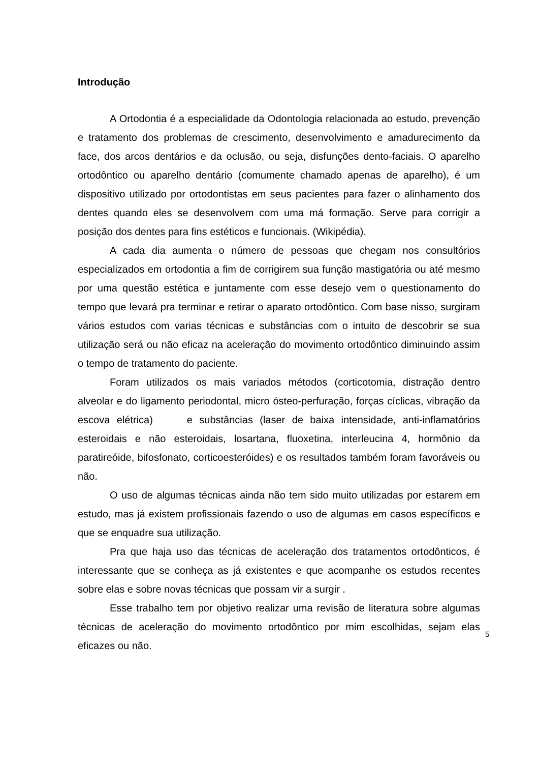Introdução
A Ortodontia é a especialidade da Odontologia relacionada ao estudo, prevenção e tratamento dos problemas de crescimento, desenvolvimento e amadurecimento da face, dos arcos dentários e da oclusão, ou seja, disfunções dento-faciais. O aparelho ortodôntico ou aparelho dentário (comumente chamado apenas de aparelho), é um dispositivo utilizado por ortodontistas em seus pacientes para fazer o alinhamento dos dentes quando eles se desenvolvem com uma má formação. Serve para corrigir a posição dos dentes para fins estéticos e funcionais. (Wikipédia).
A cada dia aumenta o número de pessoas que chegam nos consultórios especializados em ortodontia a fim de corrigirem sua função mastigatória ou até mesmo por uma questão estética e juntamente com esse desejo vem o questionamento do tempo que levará pra terminar e retirar o aparato ortodôntico. Com base nisso, surgiram vários estudos com varias técnicas e substâncias com o intuito de descobrir se sua utilização será ou não eficaz na aceleração do movimento ortodôntico diminuindo assim o tempo de tratamento do paciente.
Foram utilizados os mais variados métodos (corticotomia, distração dentro alveolar e do ligamento periodontal, micro ósteo-perfuração, forças cíclicas, vibração da escova elétrica) e substâncias (laser de baixa intensidade, anti-inflamatórios esteroidais e não esteroidais, losartana, fluoxetina, interleucina 4, hormônio da paratireóide, bifosfonato, corticoesteróides) e os resultados também foram favoráveis ou não.
O uso de algumas técnicas ainda não tem sido muito utilizadas por estarem em estudo, mas já existem profissionais fazendo o uso de algumas em casos específicos e que se enquadre sua utilização.
Pra que haja uso das técnicas de aceleração dos tratamentos ortodônticos, é interessante que se conheça as já existentes e que acompanhe os estudos recentes sobre elas e sobre novas técnicas que possam vir a surgir .
Esse trabalho tem por objetivo realizar uma revisão de literatura sobre algumas técnicas de aceleração do movimento ortodôntico por mim escolhidas, sejam elas eficazes ou não.
5